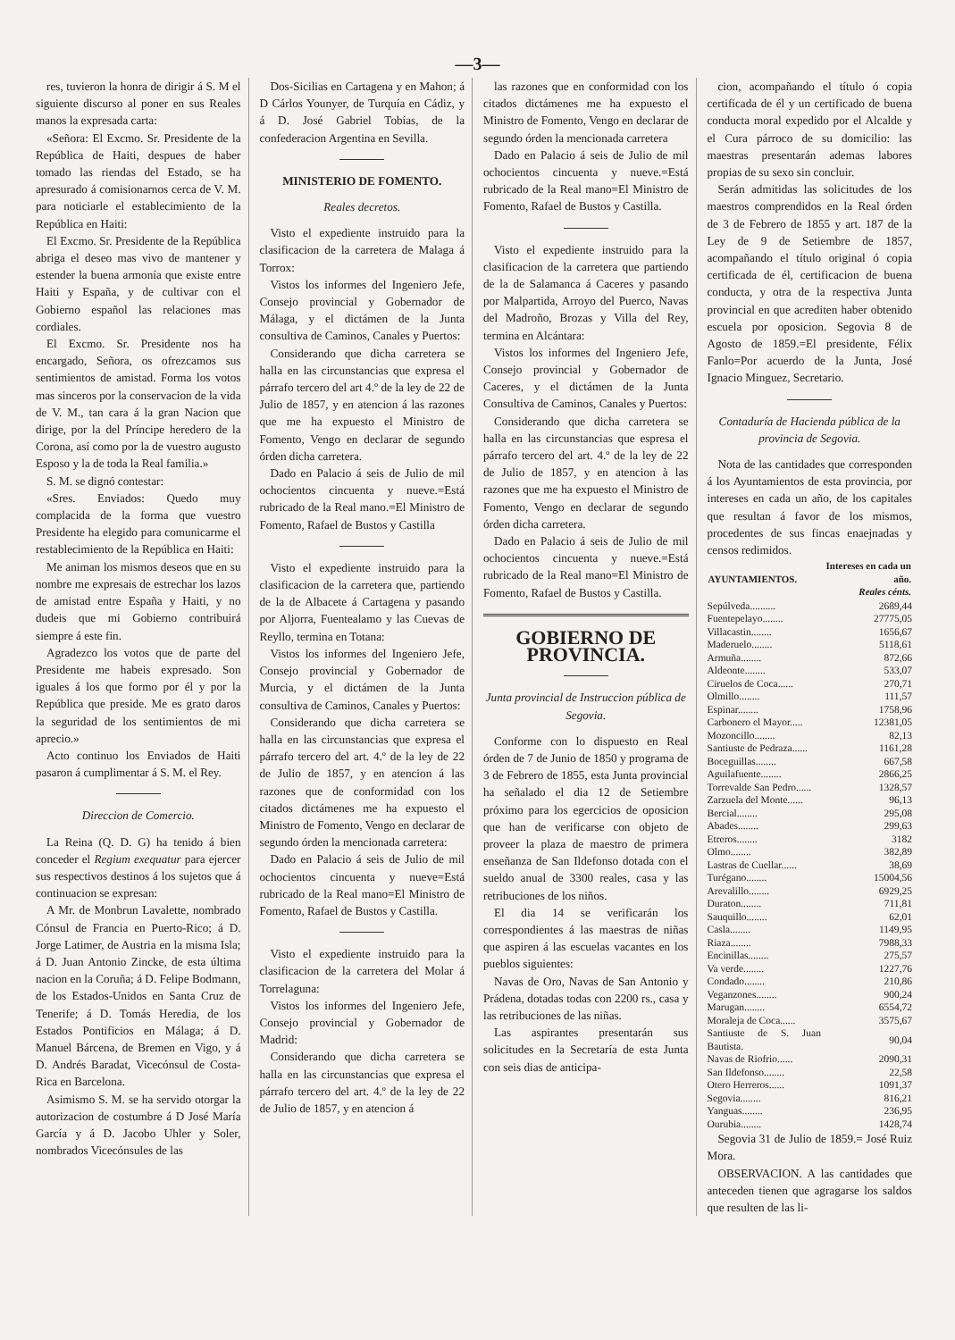—3—
res, tuvieron la honra de dirigir á S. M el siguiente discurso al poner en sus Reales manos la expresada carta:
«Señora: El Excmo. Sr. Presidente de la República de Haiti, despues de haber tomado las riendas del Estado, se ha apresurado á comisionarnos cerca de V. M. para noticiarle el establecimiento de la República en Haiti:
El Excmo. Sr. Presidente de la República abriga el deseo mas vivo de mantener y estender la buena armonía que existe entre Haiti y España, y de cultivar con el Gobierno español las relaciones mas cordiales.
El Excmo. Sr. Presidente nos ha encargado, Señora, os ofrezcamos sus sentimientos de amistad. Forma los votos mas sinceros por la conservacion de la vida de V. M., tan cara á la gran Nacion que dirige, por la del Príncipe heredero de la Corona, así como por la de vuestro augusto Esposo y la de toda la Real familia.»
S. M. se dignó contestar:
«Sres. Enviados: Quedo muy complacida de la forma que vuestro Presidente ha elegido para comunicarme el restablecimiento de la República en Haiti:
Me animan los mismos deseos que en su nombre me expresais de estrechar los lazos de amistad entre España y Haiti, y no dudeis que mi Gobierno contribuirá siempre á este fin.
Agradezco los votos que de parte del Presidente me habeis expresado. Son iguales á los que formo por él y por la República que preside. Me es grato daros la seguridad de los sentimientos de mi aprecio.»
Acto continuo los Enviados de Haiti pasaron á cumplimentar á S. M. el Rey.
Direccion de Comercio.
La Reina (Q. D. G) ha tenido á bien conceder el Regium exequatur para ejercer sus respectivos destinos á los sujetos que á continuacion se expresan:
A Mr. de Monbrun Lavalette, nombrado Cónsul de Francia en Puerto-Rico; á D. Jorge Latimer, de Austria en la misma Isla; á D. Juan Antonio Zincke, de esta última nacion en la Coruña; á D. Felipe Bodmann, de los Estados-Unidos en Santa Cruz de Tenerife; á D. Tomás Heredia, de los Estados Pontificios en Málaga; á D. Manuel Bárcena, de Bremen en Vigo, y á D. Andrés Baradat, Vicecónsul de Costa-Rica en Barcelona.
Asimismo S. M. se ha servido otorgar la autorizacion de costumbre á D José María García y á D. Jacobo Uhler y Soler, nombrados Vicecónsules de las
Dos-Sicilias en Cartagena y en Mahon; á D Cárlos Younyer, de Turquía en Cádiz, y á D. José Gabriel Tobías, de la confederacion Argentina en Sevilla.
MINISTERIO DE FOMENTO.
Reales decretos.
Visto el expediente instruido para la clasificacion de la carretera de Malaga á Torrox:
Vistos los informes del Ingeniero Jefe, Consejo provincial y Gobernador de Málaga, y el dictámen de la Junta consultiva de Caminos, Canales y Puertos:
Considerando que dicha carretera se halla en las circunstancias que expresa el párrafo tercero del art 4.º de la ley de 22 de Julio de 1857, y en atencion á las razones que me ha expuesto el Ministro de Fomento, Vengo en declarar de segundo órden dicha carretera.
Dado en Palacio á seis de Julio de mil ochocientos cincuenta y nueve.=Está rubricado de la Real mano.=El Ministro de Fomento, Rafael de Bustos y Castilla
Visto el expediente instruido para la clasificacion de la carretera que, partiendo de la de Albacete á Cartagena y pasando por Aljorra, Fuentealamo y las Cuevas de Reyllo, termina en Totana:
Vistos los informes del Ingeniero Jefe, Consejo provincial y Gobernador de Murcia, y el dictámen de la Junta consultiva de Caminos, Canales y Puertos:
Considerando que dicha carretera se halla en las circunstancias que expresa el párrafo tercero del art. 4.º de la ley de 22 de Julio de 1857, y en atencion á las razones que de conformidad con los citados dictámenes me ha expuesto el Ministro de Fomento, Vengo en declarar de segundo órden la mencionada carretera:
Dado en Palacio á seis de Julio de mil ochocientos cincuenta y nueve=Está rubricado de la Real mano=El Ministro de Fomento, Rafael de Bustos y Castilla.
Visto el expediente instruido para la clasificacion de la carretera del Molar á Torrelaguna:
Vistos los informes del Ingeniero Jefe, Consejo provincial y Gobernador de Madrid:
Considerando que dicha carretera se halla en las circunstancias que expresa el párrafo tercero del art. 4.º de la ley de 22 de Julio de 1857, y en atencion á
las razones que en conformidad con los citados dictámenes me ha expuesto el Ministro de Fomento, Vengo en declarar de segundo órden la mencionada carretera
Dado en Palacio á seis de Julio de mil ochocientos cincuenta y nueve.=Está rubricado de la Real mano=El Ministro de Fomento, Rafael de Bustos y Castilla.
Visto el expediente instruido para la clasificacion de la carretera que partiendo de la de Salamanca á Caceres y pasando por Malpartida, Arroyo del Puerco, Navas del Madroño, Brozas y Villa del Rey, termina en Alcántara:
Vistos los informes del Ingeniero Jefe, Consejo provincial y Gobernador de Caceres, y el dictámen de la Junta Consultiva de Caminos, Canales y Puertos:
Considerando que dicha carretera se halla en las circunstancias que espresa el párrafo tercero del art. 4.º de la ley de 22 de Julio de 1857, y en atencion à las razones que me ha expuesto el Ministro de Fomento, Vengo en declarar de segundo órden dicha carretera.
Dado en Palacio á seis de Julio de mil ochocientos cincuenta y nueve.=Está rubricado de la Real mano=El Ministro de Fomento, Rafael de Bustos y Castilla.
GOBIERNO DE PROVINCIA.
Junta provincial de Instruccion pública de Segovia.
Conforme con lo dispuesto en Real órden de 7 de Junio de 1850 y programa de 3 de Febrero de 1855, esta Junta provincial ha señalado el dia 12 de Setiembre próximo para los egercicios de oposicion que han de verificarse con objeto de proveer la plaza de maestro de primera enseñanza de San Ildefonso dotada con el sueldo anual de 3300 reales, casa y las retribuciones de los niños.
El dia 14 se verificarán los correspondientes á las maestras de niñas que aspiren á las escuelas vacantes en los pueblos siguientes:
Navas de Oro, Navas de San Antonio y Prádena, dotadas todas con 2200 rs., casa y las retribuciones de las niñas.
Las aspirantes presentarán sus solicitudes en la Secretaría de esta Junta con seis dias de anticipa-
cion, acompañando el título ó copia certificada de él y un certificado de buena conducta moral expedido por el Alcalde y el Cura párroco de su domicilio: las maestras presentarán ademas labores propias de su sexo sin concluir.
Serán admitidas las solicitudes de los maestros comprendidos en la Real órden de 3 de Febrero de 1855 y art. 187 de la Ley de 9 de Setiembre de 1857, acompañando el título original ó copia certificada de él, certificacion de buena conducta, y otra de la respectiva Junta provincial en que acrediten haber obtenido escuela por oposicion. Segovia 8 de Agosto de 1859.=El presidente, Félix Fanlo=Por acuerdo de la Junta, José Ignacio Minguez, Secretario.
Contaduría de Hacienda pública de la provincia de Segovia.
Nota de las cantidades que corresponden á los Ayuntamientos de esta provincia, por intereses en cada un año, de los capitales que resultan á favor de los mismos, procedentes de sus fincas enaejnadas y censos redimidos.
| AYUNTAMIENTOS. | Intereses en cada un año. Reales cénts. |
| --- | --- |
| Sepúlveda.......... | 2689,44 |
| Fuentepelayo........ | 27775,05 |
| Villacastin........ | 1656,67 |
| Maderuelo........ | 5118,61 |
| Armuña........ | 872,66 |
| Aldeonte........ | 533,07 |
| Ciruelos de Coca...... | 270,71 |
| Olmillo........ | 111,57 |
| Espinar........ | 1758,96 |
| Carbonero el Mayor..... | 12381,05 |
| Mozoncillo........ | 82,13 |
| Santiuste de Pedraza...... | 1161,28 |
| Boceguillas........ | 667,58 |
| Aguilafuente........ | 2866,25 |
| Torrevalde San Pedro...... | 1328,57 |
| Zarzuela del Monte...... | 96,13 |
| Bercial........ | 295,08 |
| Abades........ | 299,63 |
| Etreros........ | 3182 |
| Olmo........ | 382,89 |
| Lastras de Cuellar...... | 38,69 |
| Turégano........ | 15004,56 |
| Arevalillo........ | 6929,25 |
| Duraton........ | 711,81 |
| Sauquillo........ | 62,01 |
| Casla........ | 1149,95 |
| Riaza........ | 7988,33 |
| Encinillas........ | 275,57 |
| Va verde........ | 1227,76 |
| Condado........ | 210,86 |
| Veganzones........ | 900,24 |
| Marugan........ | 6554,72 |
| Moraleja de Coca...... | 3575,67 |
| Santiuste de S. Juan Bautista. | 90,04 |
| Navas de Riofrio...... | 2090,31 |
| San Ildefonso........ | 22,58 |
| Otero Herreros...... | 1091,37 |
| Segovia........ | 816,21 |
| Yanguas........ | 236,95 |
| Ourubia........ | 1428,74 |
Segovia 31 de Julio de 1859.= José Ruiz Mora.
OBSERVACION. A las cantidades que anteceden tienen que agragarse los saldos que resulten de las li-